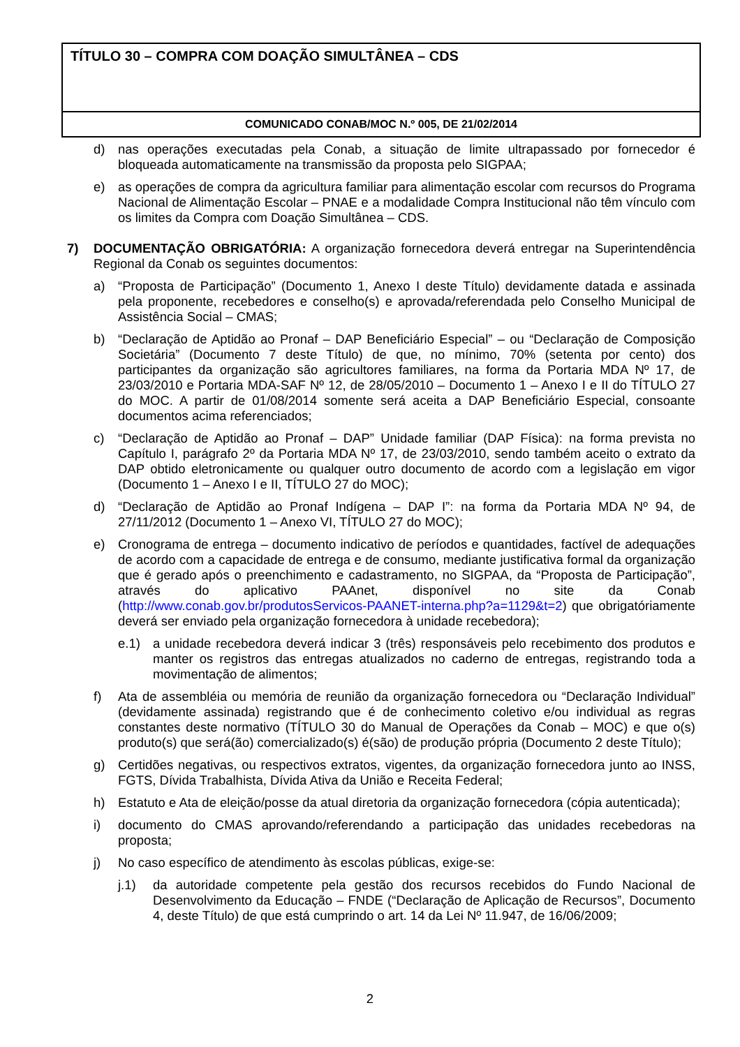TÍTULO 30 – COMPRA COM DOAÇÃO SIMULTÂNEA – CDS
COMUNICADO CONAB/MOC N.º 005, DE 21/02/2014
d) nas operações executadas pela Conab, a situação de limite ultrapassado por fornecedor é bloqueada automaticamente na transmissão da proposta pelo SIGPAA;
e) as operações de compra da agricultura familiar para alimentação escolar com recursos do Programa Nacional de Alimentação Escolar – PNAE e a modalidade Compra Institucional não têm vínculo com os limites da Compra com Doação Simultânea – CDS.
7) DOCUMENTAÇÃO OBRIGATÓRIA: A organização fornecedora deverá entregar na Superintendência Regional da Conab os seguintes documentos:
a) “Proposta de Participação” (Documento 1, Anexo I deste Título) devidamente datada e assinada pela proponente, recebedores e conselho(s) e aprovada/referendada pelo Conselho Municipal de Assistência Social – CMAS;
b) “Declaração de Aptidão ao Pronaf – DAP Beneficiário Especial” – ou “Declaração de Composição Societária” (Documento 7 deste Título) de que, no mínimo, 70% (setenta por cento) dos participantes da organização são agricultores familiares, na forma da Portaria MDA Nº 17, de 23/03/2010 e Portaria MDA-SAF Nº 12, de 28/05/2010 – Documento 1 – Anexo I e II do TÍTULO 27 do MOC. A partir de 01/08/2014 somente será aceita a DAP Beneficiário Especial, consoante documentos acima referenciados;
c) “Declaração de Aptidão ao Pronaf – DAP” Unidade familiar (DAP Física): na forma prevista no Capítulo I, parágrafo 2º da Portaria MDA Nº 17, de 23/03/2010, sendo também aceito o extrato da DAP obtido eletronicamente ou qualquer outro documento de acordo com a legislação em vigor (Documento 1 – Anexo I e II, TÍTULO 27 do MOC);
d) “Declaração de Aptidão ao Pronaf Indígena – DAP I”: na forma da Portaria MDA Nº 94, de 27/11/2012 (Documento 1 – Anexo VI, TÍTULO 27 do MOC);
e) Cronograma de entrega – documento indicativo de períodos e quantidades, factível de adequações de acordo com a capacidade de entrega e de consumo, mediante justificativa formal da organização que é gerado após o preenchimento e cadastramento, no SIGPAA, da “Proposta de Participação”, através do aplicativo PAAnet, disponível no site da Conab (http://www.conab.gov.br/produtosServicos-PAANET-interna.php?a=1129&t=2) que obrigatóriamente deverá ser enviado pela organização fornecedora à unidade recebedora);
e.1) a unidade recebedora deverá indicar 3 (três) responsáveis pelo recebimento dos produtos e manter os registros das entregas atualizados no caderno de entregas, registrando toda a movimentação de alimentos;
f) Ata de assembléia ou memória de reunião da organização fornecedora ou “Declaração Individual” (devidamente assinada) registrando que é de conhecimento coletivo e/ou individual as regras constantes deste normativo (TÍTULO 30 do Manual de Operações da Conab – MOC) e que o(s) produto(s) que será(ão) comercializado(s) é(são) de produção própria (Documento 2 deste Título);
g) Certidões negativas, ou respectivos extratos, vigentes, da organização fornecedora junto ao INSS, FGTS, Dívida Trabalhista, Dívida Ativa da União e Receita Federal;
h) Estatuto e Ata de eleição/posse da atual diretoria da organização fornecedora (cópia autenticada);
i) documento do CMAS aprovando/referendando a participação das unidades recebedoras na proposta;
j) No caso específico de atendimento às escolas públicas, exige-se:
j.1) da autoridade competente pela gestão dos recursos recebidos do Fundo Nacional de Desenvolvimento da Educação – FNDE (“Declaração de Aplicação de Recursos”, Documento 4, deste Título) de que está cumprindo o art. 14 da Lei Nº 11.947, de 16/06/2009;
2